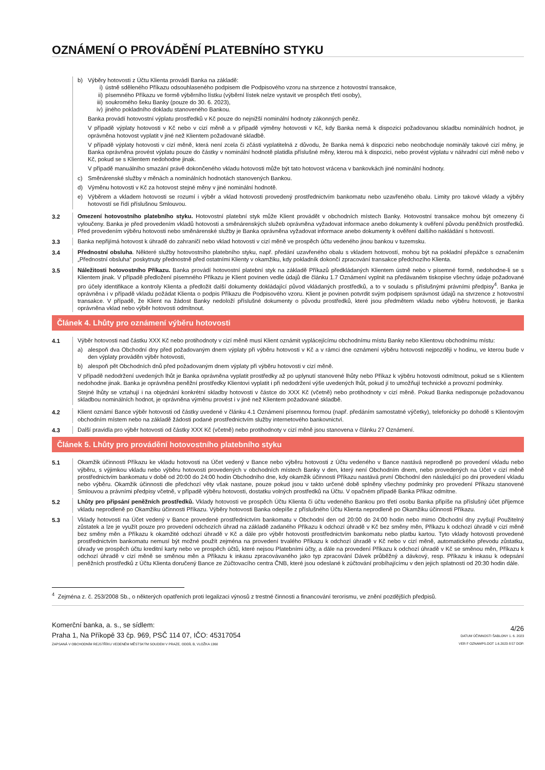OZNÁMENÍ O PROVÁDĚNÍ PLATEBNÍHO STYKU
b) Výběry hotovosti z Účtu Klienta provádí Banka na základě:
i) ústně sděleného Příkazu odsouhlaseného podpisem dle Podpisového vzoru na stvrzence z hotovostní transakce,
ii) písemného Příkazu ve formě výběrního lístku (výběrní lístek nelze vystavit ve prospěch třetí osoby),
iii) soukromého šeku Banky (pouze do 30. 6. 2023),
iv) jiného pokladního dokladu stanoveného Bankou.
Banka provádí hotovostní výplatu prostředků v Kč pouze do nejnižší nominální hodnoty zákonných peněz.
V případě výplaty hotovosti v Kč nebo v cizí měně a v případě výměny hotovosti v Kč, kdy Banka nemá k dispozici požadovanou skladbu nominálních hodnot, je oprávněna hotovost vyplatit v jiné než Klientem požadované skladbě.
V případě výplaty hotovosti v cizí měně, která není zcela či zčásti vyplatitelná z důvodu, že Banka nemá k dispozici nebo neobchoduje nominály takové cizí měny, je Banka oprávněna provést výplatu pouze do částky v nominální hodnotě platidla příslušné měny, kterou má k dispozici, nebo provést výplatu v náhradní cizí měně nebo v Kč, pokud se s Klientem nedohodne jinak.
V případě manuálního smazání právě dokončeného vkladu hotovosti může být tato hotovost vrácena v bankovkách jiné nominální hodnoty.
c) Směnárenské služby v měnách a nominálních hodnotách stanovených Bankou.
d) Výměnu hotovosti v Kč za hotovost stejné měny v jiné nominální hodnotě.
e) Výběrem a vkladem hotovosti se rozumí i výběr a vklad hotovosti provedený prostřednictvím bankomatu nebo uzavřeného obalu. Limity pro takové vklady a výběry hotovostí se řídí příslušnou Smlouvou.
3.2 Omezení hotovostního platebního styku. Hotovostní platební styk může Klient provádět v obchodních místech Banky. Hotovostní transakce mohou být omezeny či vyloučeny. Banka je před provedením vkladů hotovosti a směnárenských služeb oprávněna vyžadovat informace anebo dokumenty k ověření původu peněžních prostředků. Před provedením výběru hotovosti nebo směnárenské služby je Banka oprávněna vyžadovat informace anebo dokumenty k ověření dalšího nakládání s hotovostí.
3.3 Banka nepřijímá hotovost k úhradě do zahraničí nebo vklad hotovosti v cizí měně ve prospěch účtu vedeného jinou bankou v tuzemsku.
3.4 Přednostní obsluha. Některé služby hotovostního platebního styku, např. předání uzavřeného obalu s vkladem hotovostí, mohou být na pokladní přepážce s označením „Přednostní obsluha“ poskytnuty přednostně před ostatními Klienty v okamžiku, kdy pokladník dokončí zpracování transakce předchozího Klienta.
3.5 Náležitosti hotovostního Příkazu. Banka provádí hotovostní platební styk na základě Příkazů předkládaných Klientem ústně nebo v písemné formě, nedohodne-li se s Klientem jinak. V případě předložení písemného Příkazu je Klient povinen vedle údajů dle článku 1.7 Oznámení vyplnit na předávaném tiskopise všechny údaje požadované pro účely identifikace a kontroly Klienta a předložit další dokumenty dokládající původ vkládaných prostředků, a to v souladu s příslušnými právními předpisy<sup>4</sup>. Banka je oprávněna i v případě vkladu požádat Klienta o podpis Příkazu dle Podpisového vzoru. Klient je povinen potvrdit svým podpisem správnost údajů na stvrzence z hotovostní transakce. V případě, že Klient na žádost Banky nedoloží příslušné dokumenty o původu prostředků, které jsou předmětem vkladu nebo výběru hotovosti, je Banka oprávněna vklad nebo výběr hotovosti odmítnout.
Článek 4. Lhůty pro oznámení výběru hotovosti
4.1 Výběr hotovosti nad částku XXX Kč nebo protihodnoty v cizí měně musí Klient oznámit vyplácejícímu obchodnímu místu Banky nebo Klientovu obchodnímu místu:
a) alespoň dva Obchodní dny před požadovaným dnem výplaty při výběru hotovosti v Kč a v rámci dne oznámení výběru hotovosti nejpozději v hodinu, ve kterou bude v den výplaty prováděn výběr hotovosti,
b) alespoň pět Obchodních dnů před požadovaným dnem výplaty při výběru hotovosti v cizí měně.
V případě nedodržení uvedených lhůt je Banka oprávněna vyplatit prostředky až po uplynutí stanovené lhůty nebo Příkaz k výběru hotovosti odmítnout, pokud se s Klientem nedohodne jinak. Banka je oprávněna peněžní prostředky Klientovi vyplatit i při nedodržení výše uvedených lhůt, pokud jí to umožňují technické a provozní podmínky.
Stejné lhůty se vztahují i na objednání konkrétní skladby hotovosti v částce do XXX Kč (včetně) nebo protihodnoty v cizí měně. Pokud Banka nedisponuje požadovanou skladbou nominálních hodnot, je oprávněna výměnu provést i v jiné než Klientem požadované skladbě.
4.2 Klient oznámí Bance výběr hotovosti od částky uvedené v článku 4.1 Oznámení písemnou formou (např. předáním samostatné výčetky), telefonicky po dohodě s Klientovým obchodním místem nebo na základě žádosti podané prostřednictvím služby internetového bankovnictví.
4.3 Další pravidla pro výběr hotovosti od částky XXX Kč (včetně) nebo protihodnoty v cizí měně jsou stanovena v článku 27 Oznámení.
Článek 5. Lhůty pro provádění hotovostního platebního styku
5.1 Okamžik účinnosti Příkazu ke vkladu hotovosti na Účet vedený v Bance nebo výběru hotovosti z Účtu vedeného v Bance nastává neprodleně po provedení vkladu nebo výběru, s výjimkou vkladu nebo výběru hotovosti provedených v obchodních místech Banky v den, který není Obchodním dnem, nebo provedených na Účet v cizí měně prostřednictvím bankomatu v době od 20:00 do 24:00 hodin Obchodního dne, kdy okamžik účinnosti Příkazu nastává první Obchodní den následující po dni provedení vkladu nebo výběru. Okamžik účinnosti dle předchozí věty však nastane, pouze pokud jsou v takto určené době splněny všechny podmínky pro provedení Příkazu stanovené Smlouvou a právními předpisy včetně, v případě výběru hotovosti, dostatku volných prostředků na Účtu. V opačném případě Banka Příkaz odmítne.
5.2 Lhůty pro připsání peněžních prostředků. Vklady hotovosti ve prospěch Účtu Klienta či účtu vedeného Bankou pro třetí osobu Banka připíše na příslušný účet příjemce vkladu neprodleně po Okamžiku účinnosti Příkazu. Výběry hotovosti Banka odepíše z příslušného Účtu Klienta neprodleně po Okamžiku účinnosti Příkazu.
5.3 Vklady hotovosti na Účet vedený v Bance provedené prostřednictvím bankomatu v Obchodní den od 20:00 do 24:00 hodin nebo mimo Obchodní dny zvyšují Použitelný zůstatek a lze je využít pouze pro provedení odchozích úhrad na základě zadaného Příkazu k odchozí úhradě v Kč bez směny měn, Příkazu k odchozí úhradě v cizí měně bez směny měn a Příkazu k okamžité odchozí úhradě v Kč a dále pro výběr hotovosti prostřednictvím bankomatu nebo platbu kartou. Tyto vklady hotovosti provedené prostřednictvím bankomatu nemusí být možné použít zejména na provedení trvalého Příkazu k odchozí úhradě v Kč nebo v cizí měně, automatického převodu zůstatku, úhrady ve prospěch účtu kreditní karty nebo ve prospěch účtů, které nejsou Platebními účty, a dále na provedení Příkazu k odchozí úhradě v Kč se směnou měn, Příkazu k odchozí úhradě v cizí měně se směnou měn a Příkazu k inkasu zpracovávaného jako typ zpracování Dávek průběžný a dávkový, resp. Příkazu k inkasu k odepsání peněžních prostředků z Účtu Klienta doručený Bance ze Zúčtovacího centra ČNB, které jsou odeslané k zúčtování probíhajícímu v den jejich splatnosti od 20:30 hodin dále.
<sup>4</sup> Zejména z. č. 253/2008 Sb., o některých opatřeních proti legalizaci výnosů z trestné činnosti a financování terorismu, ve znění pozdějších předpisů.
Komerční banka, a. s., se sídlem:
Praha 1, Na Příkopě 33 čp. 969, PSČ 114 07, IČO: 45317054
ZAPSANÁ V OBCHODNÍM REJSTŘÍKU VEDENÉM MĚSTSKÝM SOUDEM V PRAZE, ODDÍL B, VLOŽKA 1360
4/26
DATUM ÚČINNOSTI ŠABLONY 1. 6. 2023
VER F OZNAMPS.DOT 1.6.2023 8:57 DOP.